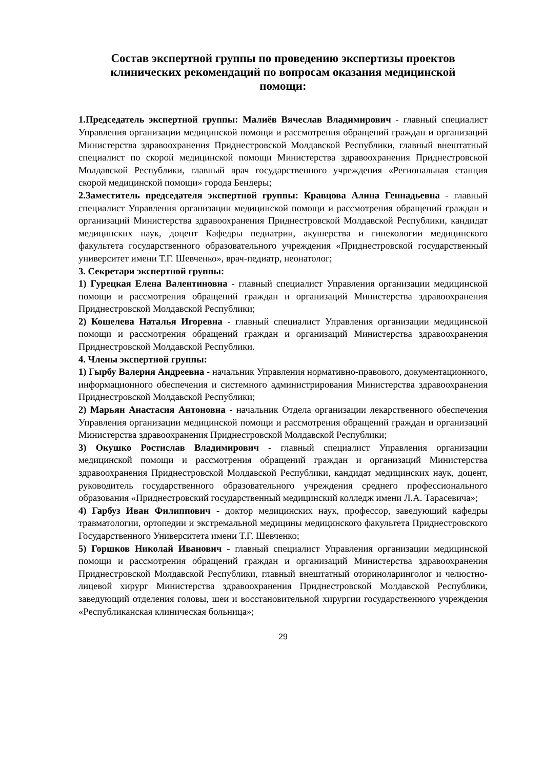Состав экспертной группы по проведению экспертизы проектов клинических рекомендаций по вопросам оказания медицинской помощи:
1.Председатель экспертной группы: Малиёв Вячеслав Владимирович - главный специалист Управления организации медицинской помощи и рассмотрения обращений граждан и организаций Министерства здравоохранения Приднестровской Молдавской Республики, главный внештатный специалист по скорой медицинской помощи Министерства здравоохранения Приднестровской Молдавской Республики, главный врач государственного учреждения «Региональная станция скорой медицинской помощи» города Бендеры;
2.Заместитель председателя экспертной группы: Кравцова Алина Геннадьевна - главный специалист Управления организации медицинской помощи и рассмотрения обращений граждан и организаций Министерства здравоохранения Приднестровской Молдавской Республики, кандидат медицинских наук, доцент Кафедры педиатрии, акушерства и гинекологии медицинского факультета государственного образовательного учреждения «Приднестровской государственный университет имени Т.Г. Шевченко», врач-педиатр, неонатолог;
3. Секретари экспертной группы:
1) Гурецкая Елена Валентиновна - главный специалист Управления организации медицинской помощи и рассмотрения обращений граждан и организаций Министерства здравоохранения Приднестровской Молдавской Республики;
2) Кошелева Наталья Игоревна - главный специалист Управления организации медицинской помощи и рассмотрения обращений граждан и организаций Министерства здравоохранения Приднестровской Молдавской Республики.
4. Члены экспертной группы:
1) Гырбу Валерия Андреевна - начальник Управления нормативно-правового, документационного, информационного обеспечения и системного администрирования Министерства здравоохранения Приднестровской Молдавской Республики;
2) Марьян Анастасия Антоновна - начальник Отдела организации лекарственного обеспечения Управления организации медицинской помощи и рассмотрения обращений граждан и организаций Министерства здравоохранения Приднестровской Молдавской Республики;
3) Окушко Ростислав Владимирович - главный специалист Управления организации медицинской помощи и рассмотрения обращений граждан и организаций Министерства здравоохранения Приднестровской Молдавской Республики, кандидат медицинских наук, доцент, руководитель государственного образовательного учреждения среднего профессионального образования «Приднестровский государственный медицинский колледж имени Л.А. Тарасевича»;
4) Гарбуз Иван Филиппович - доктор медицинских наук, профессор, заведующий кафедры травматологии, ортопедии и экстремальной медицины медицинского факультета Приднестровского Государственного Университета имени Т.Г. Шевченко;
5) Горшков Николай Иванович - главный специалист Управления организации медицинской помощи и рассмотрения обращений граждан и организаций Министерства здравоохранения Приднестровской Молдавской Республики, главный внештатный оториноларинголог и челюстно-лицевой хирург Министерства здравоохранения Приднестровской Молдавской Республики, заведующий отделения головы, шеи и восстановительной хирургии государственного учреждения «Республиканская клиническая больница»;
29